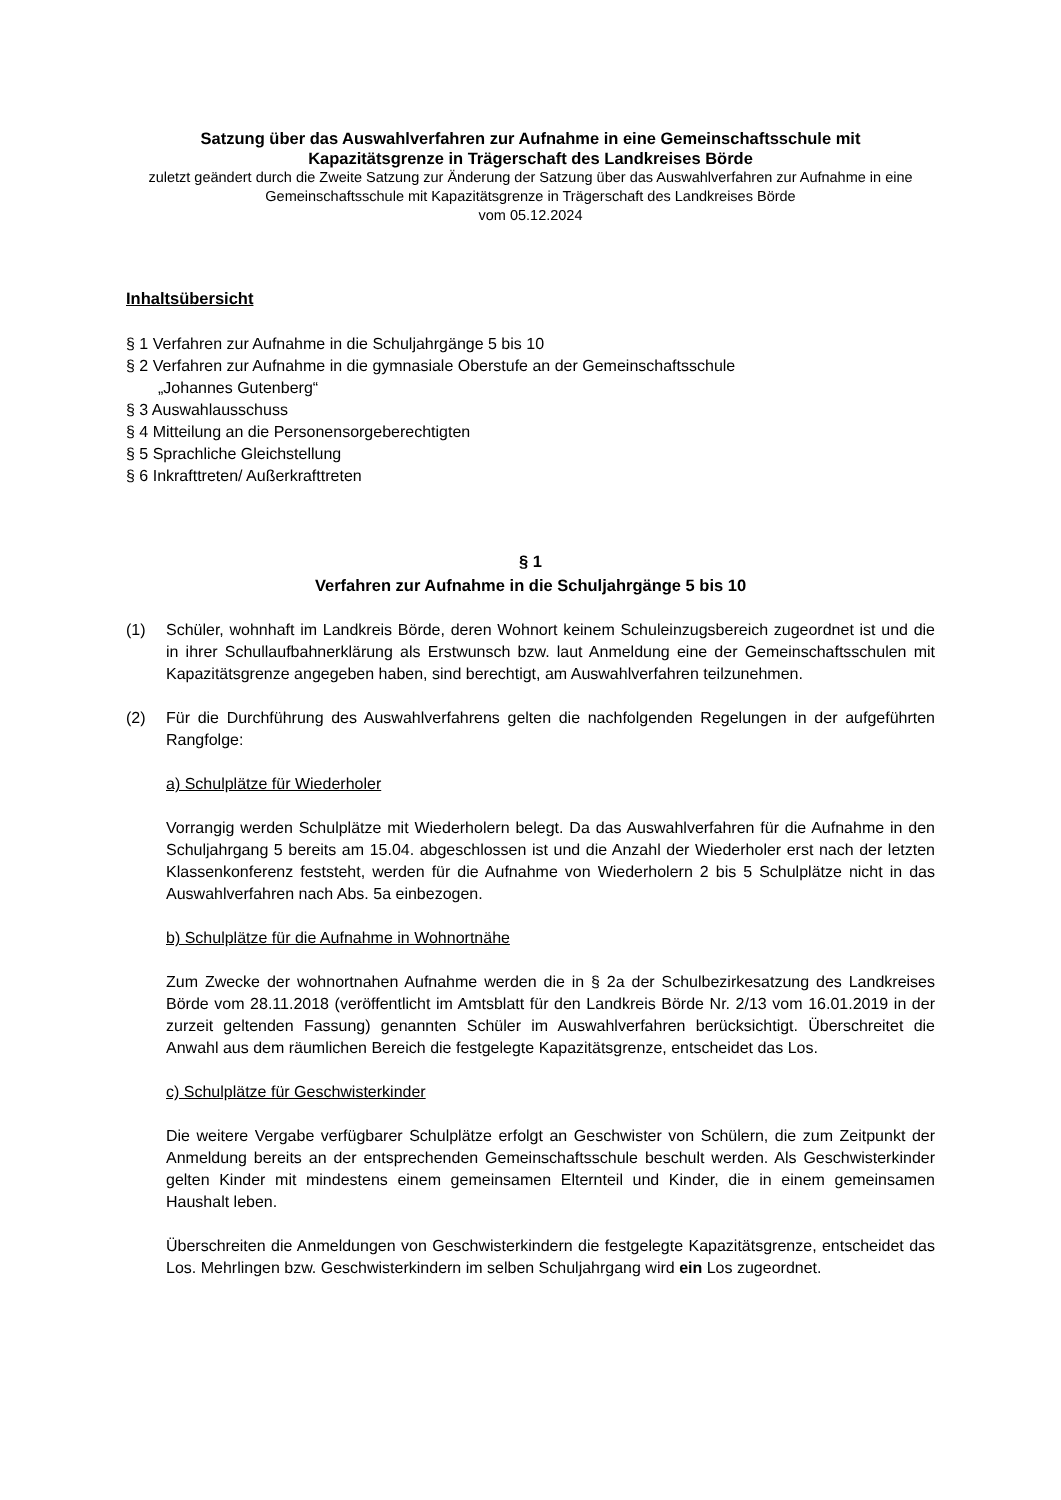Satzung über das Auswahlverfahren zur Aufnahme in eine Gemeinschaftsschule mit
Kapazitätsgrenze in Trägerschaft des Landkreises Börde
zuletzt geändert durch die Zweite Satzung zur Änderung der Satzung über das Auswahlverfahren zur Aufnahme in eine Gemeinschaftsschule mit Kapazitätsgrenze in Trägerschaft des Landkreises Börde
vom 05.12.2024
Inhaltsübersicht
§ 1 Verfahren zur Aufnahme in die Schuljahrgänge 5 bis 10
§ 2 Verfahren zur Aufnahme in die gymnasiale Oberstufe an der Gemeinschaftsschule
„Johannes Gutenberg“
§ 3 Auswahlausschuss
§ 4 Mitteilung an die Personensorgeberechtigten
§ 5 Sprachliche Gleichstellung
§ 6 Inkrafttreten/ Außerkrafttreten
§ 1
Verfahren zur Aufnahme in die Schuljahrgänge 5 bis 10
(1) Schüler, wohnhaft im Landkreis Börde, deren Wohnort keinem Schuleinzugsbereich zugeordnet ist und die in ihrer Schullaufbahnerklärung als Erstwunsch bzw. laut Anmeldung eine der Gemeinschaftsschulen mit Kapazitätsgrenze angegeben haben, sind berechtigt, am Auswahlverfahren teilzunehmen.
(2) Für die Durchführung des Auswahlverfahrens gelten die nachfolgenden Regelungen in der aufgeführten Rangfolge:
a) Schulplätze für Wiederholer
Vorrangig werden Schulplätze mit Wiederholern belegt. Da das Auswahlverfahren für die Aufnahme in den Schuljahrgang 5 bereits am 15.04. abgeschlossen ist und die Anzahl der Wiederholer erst nach der letzten Klassenkonferenz feststeht, werden für die Aufnahme von Wiederholern 2 bis 5 Schulplätze nicht in das Auswahlverfahren nach Abs. 5a einbezogen.
b) Schulplätze für die Aufnahme in Wohnortnähe
Zum Zwecke der wohnortnahen Aufnahme werden die in § 2a der Schulbezirkesatzung des Landkreises Börde vom 28.11.2018 (veröffentlicht im Amtsblatt für den Landkreis Börde Nr. 2/13 vom 16.01.2019 in der zurzeit geltenden Fassung) genannten Schüler im Auswahlverfahren berücksichtigt. Überschreitet die Anwahl aus dem räumlichen Bereich die festgelegte Kapazitätsgrenze, entscheidet das Los.
c) Schulplätze für Geschwisterkinder
Die weitere Vergabe verfügbarer Schulplätze erfolgt an Geschwister von Schülern, die zum Zeitpunkt der Anmeldung bereits an der entsprechenden Gemeinschaftsschule beschult werden. Als Geschwisterkinder gelten Kinder mit mindestens einem gemeinsamen Elternteil und Kinder, die in einem gemeinsamen Haushalt leben.
Überschreiten die Anmeldungen von Geschwisterkindern die festgelegte Kapazitätsgrenze, entscheidet das Los. Mehrlingen bzw. Geschwisterkindern im selben Schuljahrgang wird ein Los zugeordnet.